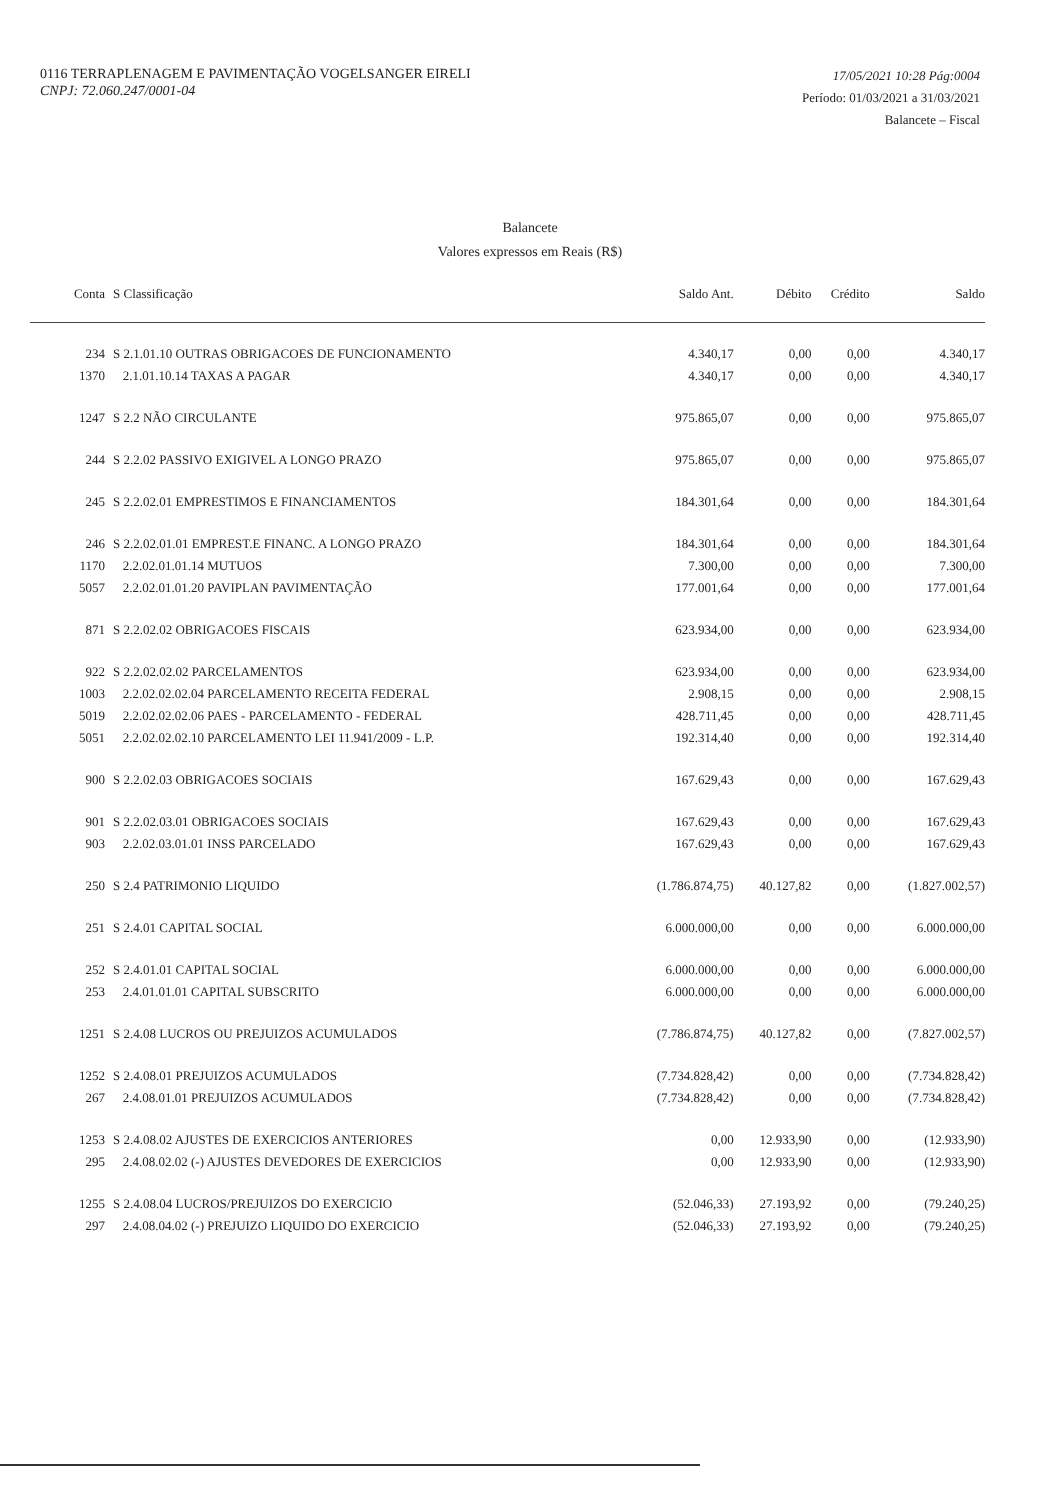0116 TERRAPLENAGEM E PAVIMENTAÇÃO VOGELSANGER EIRELI
CNPJ: 72.060.247/0001-04
17/05/2021 10:28 Pág:0004
Período: 01/03/2021 a 31/03/2021
Balancete – Fiscal
Balancete
Valores expressos em Reais (R$)
| Conta | S Classificação | Saldo Ant. | Débito | Crédito | Saldo |
| --- | --- | --- | --- | --- | --- |
| 234 | S 2.1.01.10 OUTRAS OBRIGACOES DE FUNCIONAMENTO | 4.340,17 | 0,00 | 0,00 | 4.340,17 |
| 1370 | 2.1.01.10.14 TAXAS A PAGAR | 4.340,17 | 0,00 | 0,00 | 4.340,17 |
| 1247 | S 2.2 NÃO CIRCULANTE | 975.865,07 | 0,00 | 0,00 | 975.865,07 |
| 244 | S 2.2.02 PASSIVO EXIGIVEL A LONGO PRAZO | 975.865,07 | 0,00 | 0,00 | 975.865,07 |
| 245 | S 2.2.02.01 EMPRESTIMOS E FINANCIAMENTOS | 184.301,64 | 0,00 | 0,00 | 184.301,64 |
| 246 | S 2.2.02.01.01 EMPREST.E FINANC. A LONGO PRAZO | 184.301,64 | 0,00 | 0,00 | 184.301,64 |
| 1170 | 2.2.02.01.01.14 MUTUOS | 7.300,00 | 0,00 | 0,00 | 7.300,00 |
| 5057 | 2.2.02.01.01.20 PAVIPLAN PAVIMENTAÇÃO | 177.001,64 | 0,00 | 0,00 | 177.001,64 |
| 871 | S 2.2.02.02 OBRIGACOES FISCAIS | 623.934,00 | 0,00 | 0,00 | 623.934,00 |
| 922 | S 2.2.02.02.02 PARCELAMENTOS | 623.934,00 | 0,00 | 0,00 | 623.934,00 |
| 1003 | 2.2.02.02.02.04 PARCELAMENTO RECEITA FEDERAL | 2.908,15 | 0,00 | 0,00 | 2.908,15 |
| 5019 | 2.2.02.02.02.06 PAES - PARCELAMENTO - FEDERAL | 428.711,45 | 0,00 | 0,00 | 428.711,45 |
| 5051 | 2.2.02.02.02.10 PARCELAMENTO LEI 11.941/2009 - L.P. | 192.314,40 | 0,00 | 0,00 | 192.314,40 |
| 900 | S 2.2.02.03 OBRIGACOES SOCIAIS | 167.629,43 | 0,00 | 0,00 | 167.629,43 |
| 901 | S 2.2.02.03.01 OBRIGACOES SOCIAIS | 167.629,43 | 0,00 | 0,00 | 167.629,43 |
| 903 | 2.2.02.03.01.01 INSS PARCELADO | 167.629,43 | 0,00 | 0,00 | 167.629,43 |
| 250 | S 2.4 PATRIMONIO LIQUIDO | (1.786.874,75) | 40.127,82 | 0,00 | (1.827.002,57) |
| 251 | S 2.4.01 CAPITAL SOCIAL | 6.000.000,00 | 0,00 | 0,00 | 6.000.000,00 |
| 252 | S 2.4.01.01 CAPITAL SOCIAL | 6.000.000,00 | 0,00 | 0,00 | 6.000.000,00 |
| 253 | 2.4.01.01.01 CAPITAL SUBSCRITO | 6.000.000,00 | 0,00 | 0,00 | 6.000.000,00 |
| 1251 | S 2.4.08 LUCROS OU PREJUIZOS ACUMULADOS | (7.786.874,75) | 40.127,82 | 0,00 | (7.827.002,57) |
| 1252 | S 2.4.08.01 PREJUIZOS ACUMULADOS | (7.734.828,42) | 0,00 | 0,00 | (7.734.828,42) |
| 267 | 2.4.08.01.01 PREJUIZOS ACUMULADOS | (7.734.828,42) | 0,00 | 0,00 | (7.734.828,42) |
| 1253 | S 2.4.08.02 AJUSTES DE EXERCICIOS ANTERIORES | 0,00 | 12.933,90 | 0,00 | (12.933,90) |
| 295 | 2.4.08.02.02 (-) AJUSTES DEVEDORES DE EXERCICIOS | 0,00 | 12.933,90 | 0,00 | (12.933,90) |
| 1255 | S 2.4.08.04 LUCROS/PREJUIZOS DO EXERCICIO | (52.046,33) | 27.193,92 | 0,00 | (79.240,25) |
| 297 | 2.4.08.04.02 (-) PREJUIZO LIQUIDO DO EXERCICIO | (52.046,33) | 27.193,92 | 0,00 | (79.240,25) |